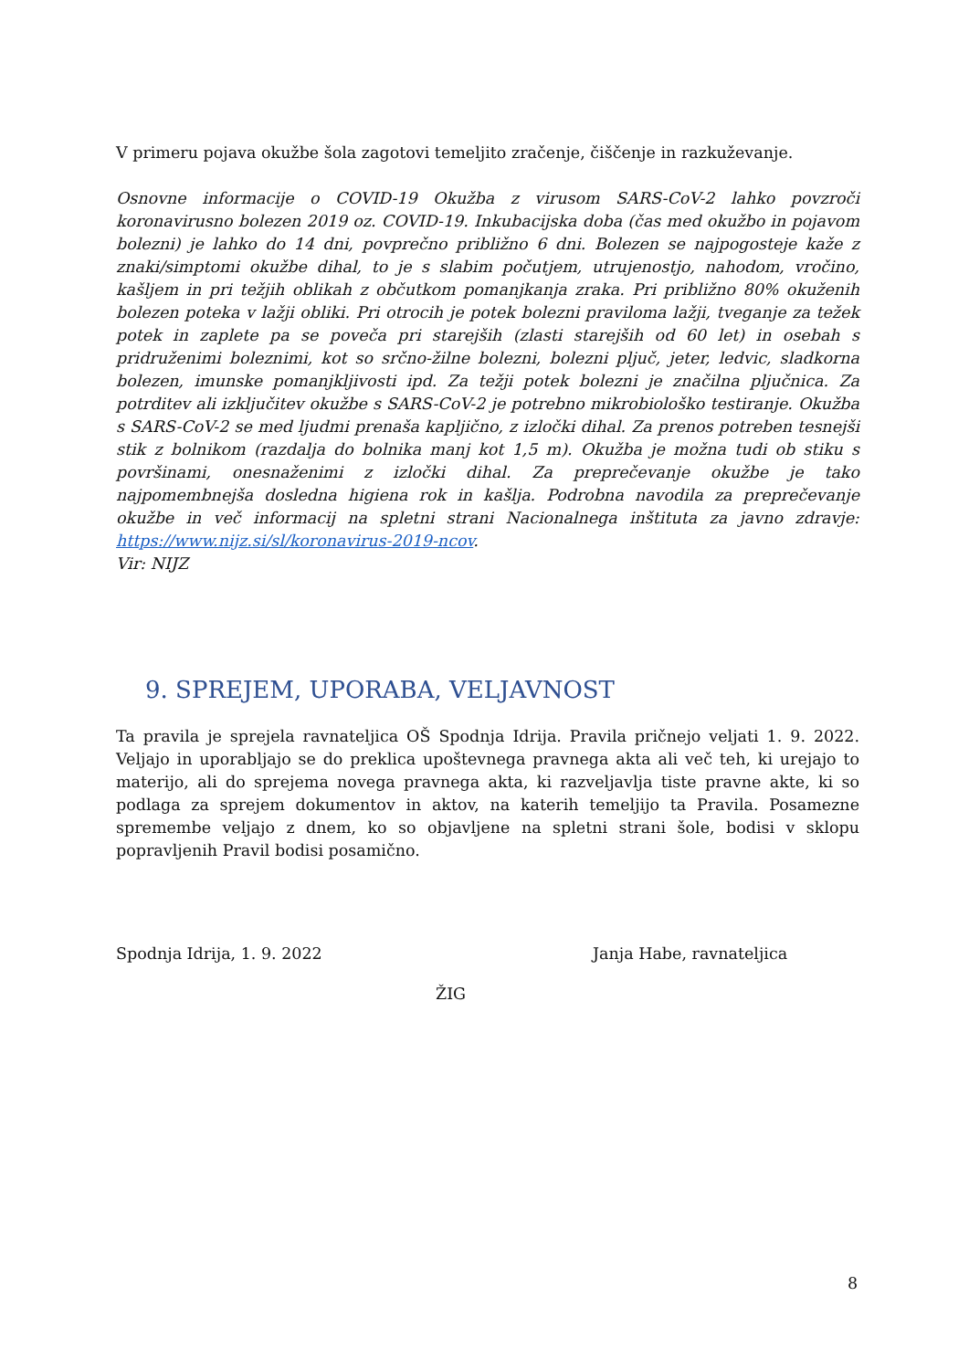V primeru pojava okužbe šola zagotovi temeljito zračenje, čiščenje in razkuževanje.
Osnovne informacije o COVID-19 Okužba z virusom SARS-CoV-2 lahko povzroči koronavirusno bolezen 2019 oz. COVID-19. Inkubacijska doba (čas med okužbo in pojavom bolezni) je lahko do 14 dni, povprečno približno 6 dni. Bolezen se najpogosteje kaže z znaki/simptomi okužbe dihal, to je s slabim počutjem, utrujenostjo, nahodom, vročino, kašljem in pri težjih oblikah z občutkom pomanjkanja zraka. Pri približno 80% okuženih bolezen poteka v lažji obliki. Pri otrocih je potek bolezni praviloma lažji, tveganje za težek potek in zaplete pa se poveča pri starejših (zlasti starejših od 60 let) in osebah s pridruženimi boleznimi, kot so srčno-žilne bolezni, bolezni pljuč, jeter, ledvic, sladkorna bolezen, imunske pomanjkljivosti ipd. Za težji potek bolezni je značilna pljučnica. Za potrditev ali izključitev okužbe s SARS-CoV-2 je potrebno mikrobiološko testiranje. Okužba s SARS-CoV-2 se med ljudmi prenaša kapljično, z izločki dihal. Za prenos potreben tesnejši stik z bolnikom (razdalja do bolnika manj kot 1,5 m). Okužba je možna tudi ob stiku s površinami, onesnaženimi z izločki dihal. Za preprečevanje okužbe je tako najpomembnejša dosledna higiena rok in kašlja. Podrobna navodila za preprečevanje okužbe in več informacij na spletni strani Nacionalnega inštituta za javno zdravje: https://www.nijz.si/sl/koronavirus-2019-ncov.
Vir: NIJZ
9. SPREJEM, UPORABA, VELJAVNOST
Ta pravila je sprejela ravnateljica OŠ Spodnja Idrija. Pravila pričnejo veljati 1. 9. 2022. Veljajo in uporabljajo se do preklica upoštevnega pravnega akta ali več teh, ki urejajo to materijo, ali do sprejema novega pravnega akta, ki razveljavlja tiste pravne akte, ki so podlaga za sprejem dokumentov in aktov, na katerih temeljijo ta Pravila. Posamezne spremembe veljajo z dnem, ko so objavljene na spletni strani šole, bodisi v sklopu popravljenih Pravil bodisi posamično.
Spodnja Idrija, 1. 9. 2022 Janja Habe, ravnateljica
ŽIG
8